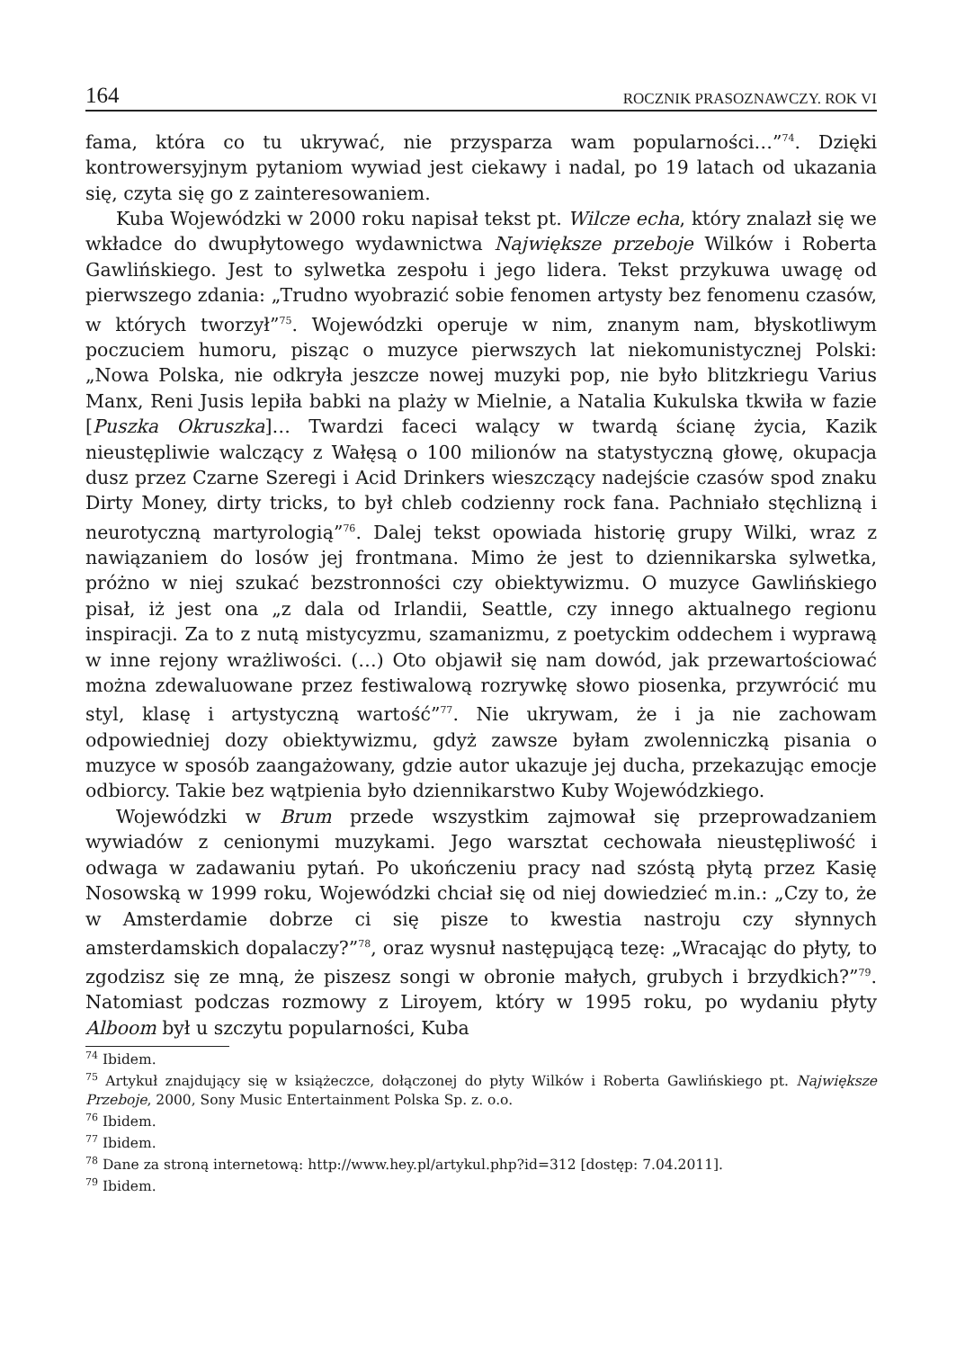164 ROCZNIK PRASOZNAWCZY. ROK VI
fama, która co tu ukrywać, nie przysparza wam popularności…”<sup>74</sup>. Dzięki kontrowersyjnym pytaniom wywiad jest ciekawy i nadal, po 19 latach od ukazania się, czyta się go z zainteresowaniem.
Kuba Wojewódzki w 2000 roku napisał tekst pt. Wilcze echa, który znalazł się we wkładce do dwupłytowego wydawnictwa Największe przeboje Wilków i Roberta Gawlińskiego. Jest to sylwetka zespołu i jego lidera. Tekst przykuwa uwagę od pierwszego zdania: „Trudno wyobrazić sobie fenomen artysty bez fenomenu czasów, w których tworzył”<sup>75</sup>. Wojewódzki operuje w nim, znanym nam, błyskotliwym poczuciem humoru, pisząc o muzyce pierwszych lat niekomunistycznej Polski: „Nowa Polska, nie odkryła jeszcze nowej muzyki pop, nie było blitzkriegu Varius Manx, Reni Jusis lepiła babki na plaży w Mielnie, a Natalia Kukulska tkwiła w fazie [Puszka Okruszka]… Twardzi faceci walący w twardą ścianę życia, Kazik nieustępliwie walczący z Wałęsą o 100 milionów na statystyczną głowę, okupacja dusz przez Czarne Szeregi i Acid Drinkers wieszczący nadejście czasów spod znaku Dirty Money, dirty tricks, to był chleb codzienny rock fana. Pachniało stęchlizną i neurotyczną martyrologią”<sup>76</sup>. Dalej tekst opowiada historię grupy Wilki, wraz z nawiązaniem do losów jej frontmana. Mimo że jest to dziennikarska sylwetka, próżno w niej szukać bezstronności czy obiektywizmu. O muzyce Gawlińskiego pisał, iż jest ona „z dala od Irlandii, Seattle, czy innego aktualnego regionu inspiracji. Za to z nutą mistycyzmu, szamanizmu, z poetyckim oddechem i wyprawą w inne rejony wrażliwości. (…) Oto objawił się nam dowód, jak przewartościować można zdewaluowane przez festiwalową rozrywkę słowo piosenka, przywrócić mu styl, klasę i artystyczną wartość”<sup>77</sup>. Nie ukrywam, że i ja nie zachowam odpowiedniej dozy obiektywizmu, gdyż zawsze byłam zwolenniczką pisania o muzyce w sposób zaangażowany, gdzie autor ukazuje jej ducha, przekazując emocje odbiorcy. Takie bez wątpienia było dziennikarstwo Kuby Wojewódzkiego.
Wojewódzki w Brum przede wszystkim zajmował się przeprowadzaniem wywiadów z cenionymi muzykami. Jego warsztat cechowała nieustępliwość i odwaga w zadawaniu pytań. Po ukończeniu pracy nad szóstą płytą przez Kasię Nosowską w 1999 roku, Wojewódzki chciał się od niej dowiedzieć m.in.: „Czy to, że w Amsterdamie dobrze ci się pisze to kwestia nastroju czy słynnych amsterdamskich dopalaczy?”<sup>78</sup>, oraz wysnuł następującą tezę: „Wracając do płyty, to zgodzisz się ze mną, że piszesz songi w obronie małych, grubych i brzydkich?”<sup>79</sup>. Natomiast podczas rozmowy z Liroyem, który w 1995 roku, po wydaniu płyty Alboom był u szczytu popularności, Kuba
<sup>74</sup> Ibidem.
<sup>75</sup> Artykuł znajdujący się w książeczce, dołączonej do płyty Wilków i Roberta Gawlińskiego pt. Największe Przeboje, 2000, Sony Music Entertainment Polska Sp. z. o.o.
<sup>76</sup> Ibidem.
<sup>77</sup> Ibidem.
<sup>78</sup> Dane za stroną internetową: http://www.hey.pl/artykul.php?id=312 [dostęp: 7.04.2011].
<sup>79</sup> Ibidem.